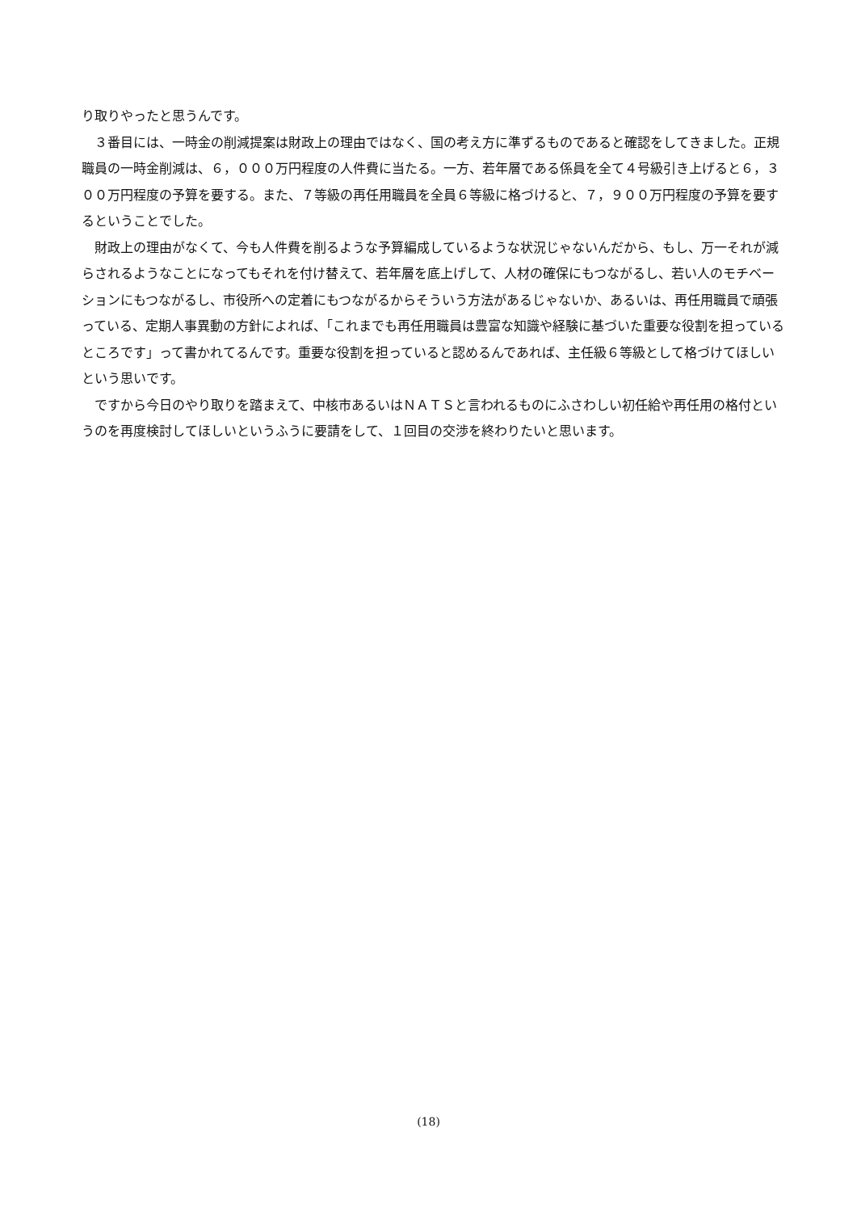り取りやったと思うんです。
３番目には、一時金の削減提案は財政上の理由ではなく、国の考え方に準ずるものであると確認をしてきました。正規職員の一時金削減は、６，０００万円程度の人件費に当たる。一方、若年層である係員を全て４号級引き上げると６，３００万円程度の予算を要する。また、７等級の再任用職員を全員６等級に格づけると、７，９００万円程度の予算を要するということでした。
財政上の理由がなくて、今も人件費を削るような予算編成しているような状況じゃないんだから、もし、万一それが減らされるようなことになってもそれを付け替えて、若年層を底上げして、人材の確保にもつながるし、若い人のモチベーションにもつながるし、市役所への定着にもつながるからそういう方法があるじゃないか、あるいは、再任用職員で頑張っている、定期人事異動の方針によれば、「これまでも再任用職員は豊富な知識や経験に基づいた重要な役割を担っているところです」って書かれてるんです。重要な役割を担っていると認めるんであれば、主任級６等級として格づけてほしいという思いです。
ですから今日のやり取りを踏まえて、中核市あるいはＮＡＴＳと言われるものにふさわしい初任給や再任用の格付というのを再度検討してほしいというふうに要請をして、１回目の交渉を終わりたいと思います。
(18)